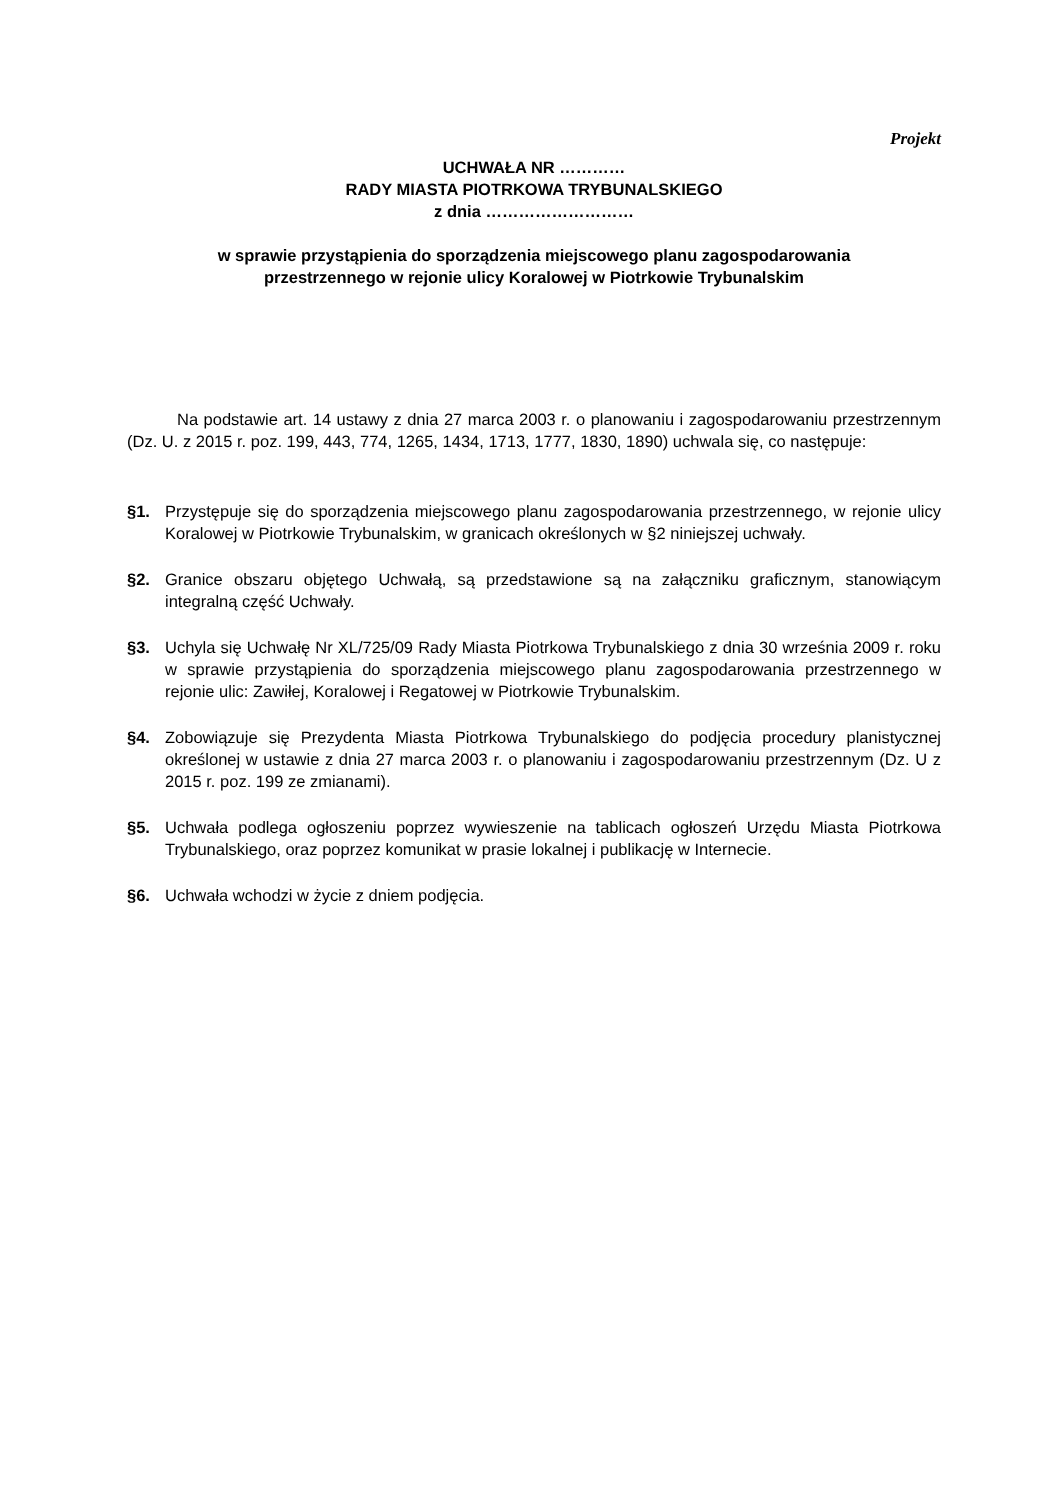Projekt
UCHWAŁA NR …………
RADY MIASTA PIOTRKOWA TRYBUNALSKIEGO
z dnia ………………………
w sprawie przystąpienia do sporządzenia miejscowego planu zagospodarowania
przestrzennego w rejonie ulicy Koralowej w Piotrkowie Trybunalskim
Na podstawie art. 14 ustawy z dnia 27 marca 2003 r. o planowaniu i zagospodarowaniu przestrzennym (Dz. U. z 2015 r. poz. 199, 443, 774, 1265, 1434, 1713, 1777, 1830, 1890) uchwala się, co następuje:
§1. Przystępuje się do sporządzenia miejscowego planu zagospodarowania przestrzennego, w rejonie ulicy Koralowej w Piotrkowie Trybunalskim, w granicach określonych w §2 niniejszej uchwały.
§2. Granice obszaru objętego Uchwałą, są przedstawione są na załączniku graficznym, stanowiącym integralną część Uchwały.
§3. Uchyla się Uchwałę Nr XL/725/09 Rady Miasta Piotrkowa Trybunalskiego z dnia 30 września 2009 r. roku w sprawie przystąpienia do sporządzenia miejscowego planu zagospodarowania przestrzennego w rejonie ulic: Zawiłej, Koralowej i Regatowej w Piotrkowie Trybunalskim.
§4. Zobowiązuje się Prezydenta Miasta Piotrkowa Trybunalskiego do podjęcia procedury planistycznej określonej w ustawie z dnia 27 marca 2003 r. o planowaniu i zagospodarowaniu przestrzennym (Dz. U z 2015 r. poz. 199 ze zmianami).
§5. Uchwała podlega ogłoszeniu poprzez wywieszenie na tablicach ogłoszeń Urzędu Miasta Piotrkowa Trybunalskiego, oraz poprzez komunikat w prasie lokalnej i publikację w Internecie.
§6. Uchwała wchodzi w życie z dniem podjęcia.